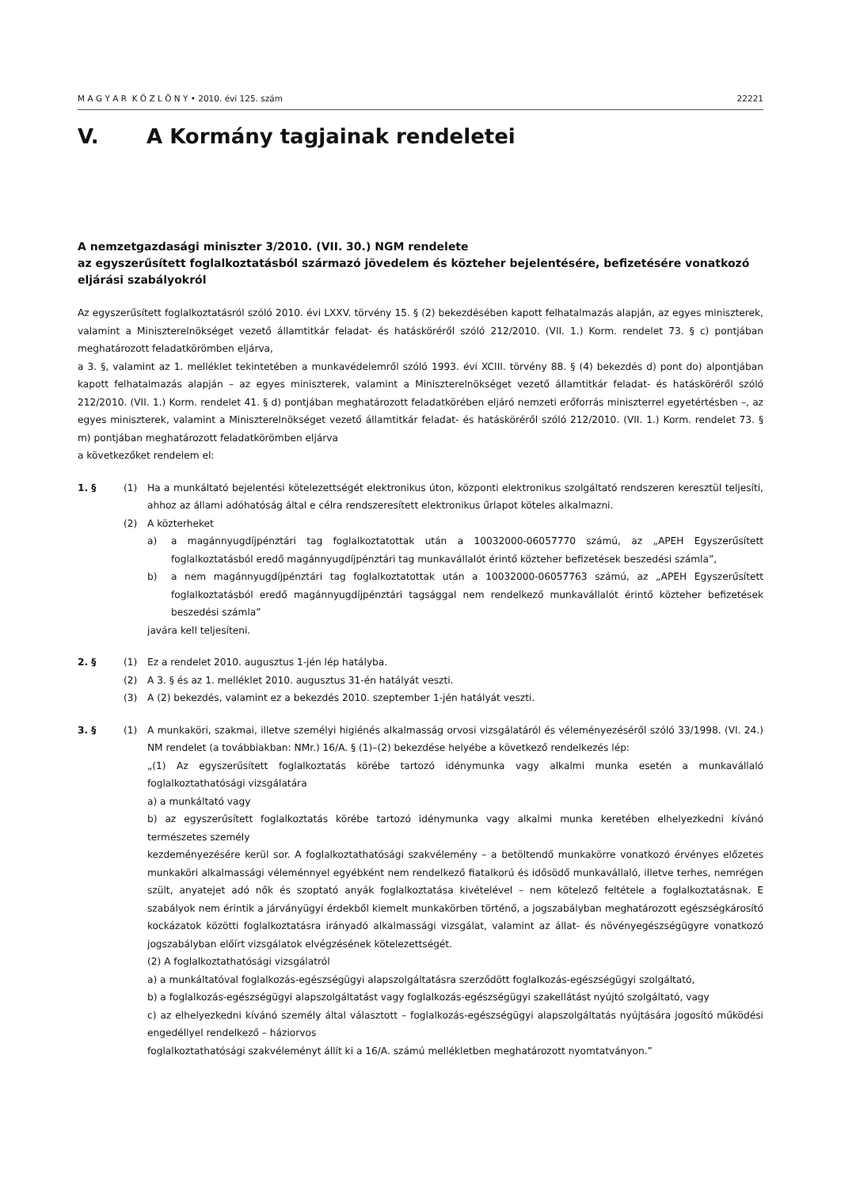M A G Y A R K Ö Z L Ö N Y • 2010. évi 125. szám 22221
V. A Kormány tagjainak rendeletei
A nemzetgazdasági miniszter 3/2010. (VII. 30.) NGM rendelete
az egyszerűsített foglalkoztatásból származó jövedelem és közteher bejelentésére, befizetésére vonatkozó eljárási szabályokról
Az egyszerűsített foglalkoztatásról szóló 2010. évi LXXV. törvény 15. § (2) bekezdésében kapott felhatalmazás alapján, az egyes miniszterek, valamint a Miniszterelnökséget vezető államtitkár feladat- és hatásköréről szóló 212/2010. (VII. 1.) Korm. rendelet 73. § c) pontjában meghatározott feladatkörömben eljárva,
a 3. §, valamint az 1. melléklet tekintetében a munkavédelemről szóló 1993. évi XCIII. törvény 88. § (4) bekezdés d) pont do) alpontjában kapott felhatalmazás alapján – az egyes miniszterek, valamint a Miniszterelnökséget vezető államtitkár feladat- és hatásköréről szóló 212/2010. (VII. 1.) Korm. rendelet 41. § d) pontjában meghatározott feladatkörében eljáró nemzeti erőforrás miniszterrel egyetértésben –, az egyes miniszterek, valamint a Miniszterelnökséget vezető államtitkár feladat- és hatásköréről szóló 212/2010. (VII. 1.) Korm. rendelet 73. § m) pontjában meghatározott feladatkörömben eljárva
a következőket rendelem el:
1. § (1) Ha a munkáltató bejelentési kötelezettségét elektronikus úton, központi elektronikus szolgáltató rendszeren keresztül teljesíti, ahhoz az állami adóhatóság által e célra rendszeresített elektronikus űrlapot köteles alkalmazni.
(2) A közterheket
a) a magánnyugdíjpénztári tag foglalkoztatottak után a 10032000-06057770 számú, az „APEH Egyszerűsített foglalkoztatásból eredő magánnyugdíjpénztári tag munkavállalót érintő közteher befizetések beszedési számla”,
b) a nem magánnyugdíjpénztári tag foglalkoztatottak után a 10032000-06057763 számú, az „APEH Egyszerűsített foglalkoztatásból eredő magánnyugdíjpénztári tagsággal nem rendelkező munkavállalót érintő közteher befizetések beszedési számla”
javára kell teljesíteni.
2. § (1) Ez a rendelet 2010. augusztus 1-jén lép hatályba.
(2) A 3. § és az 1. melléklet 2010. augusztus 31-én hatályát veszti.
(3) A (2) bekezdés, valamint ez a bekezdés 2010. szeptember 1-jén hatályát veszti.
3. § (1) A munkaköri, szakmai, illetve személyi higiénés alkalmasság orvosi vizsgálatáról és véleményezéséről szóló 33/1998. (VI. 24.) NM rendelet (a továbbiakban: NMr.) 16/A. § (1)–(2) bekezdése helyébe a következő rendelkezés lép:
„(1) Az egyszerűsített foglalkoztatás körébe tartozó idénymunka vagy alkalmi munka esetén a munkavállaló foglalkoztathatósági vizsgálatára
a) a munkáltató vagy
b) az egyszerűsített foglalkoztatás körébe tartozó idénymunka vagy alkalmi munka keretében elhelyezkedni kívánó természetes személy
kezdeményezésére kerül sor. A foglalkoztathatósági szakvélemény – a betöltendő munkakörre vonatkozó érvényes előzetes munkaköri alkalmassági véleménnyel egyébként nem rendelkező fiatalkorú és idősödő munkavállaló, illetve terhes, nemrégen szült, anyatejet adó nők és szoptató anyák foglalkoztatása kivételével – nem kötelező feltétele a foglalkoztatásnak. E szabályok nem érintik a járványügyi érdekből kiemelt munkakörben történő, a jogszabályban meghatározott egészségkárosító kockázatok közötti foglalkoztatásra irányadó alkalmassági vizsgálat, valamint az állat- és növényegészségügyre vonatkozó jogszabályban előírt vizsgálatok elvégzésének kötelezettségét.
(2) A foglalkoztathatósági vizsgálatról
a) a munkáltatóval foglalkozás-egészségügyi alapszolgáltatásra szerződött foglalkozás-egészségügyi szolgáltató,
b) a foglalkozás-egészségügyi alapszolgáltatást vagy foglalkozás-egészségügyi szakellátást nyújtó szolgáltató, vagy
c) az elhelyezkedni kívánó személy által választott – foglalkozás-egészségügyi alapszolgáltatás nyújtására jogosító működési engedéllyel rendelkező – háziorvos
foglalkoztathatósági szakvéleményt állít ki a 16/A. számú mellékletben meghatározott nyomtatványon.”